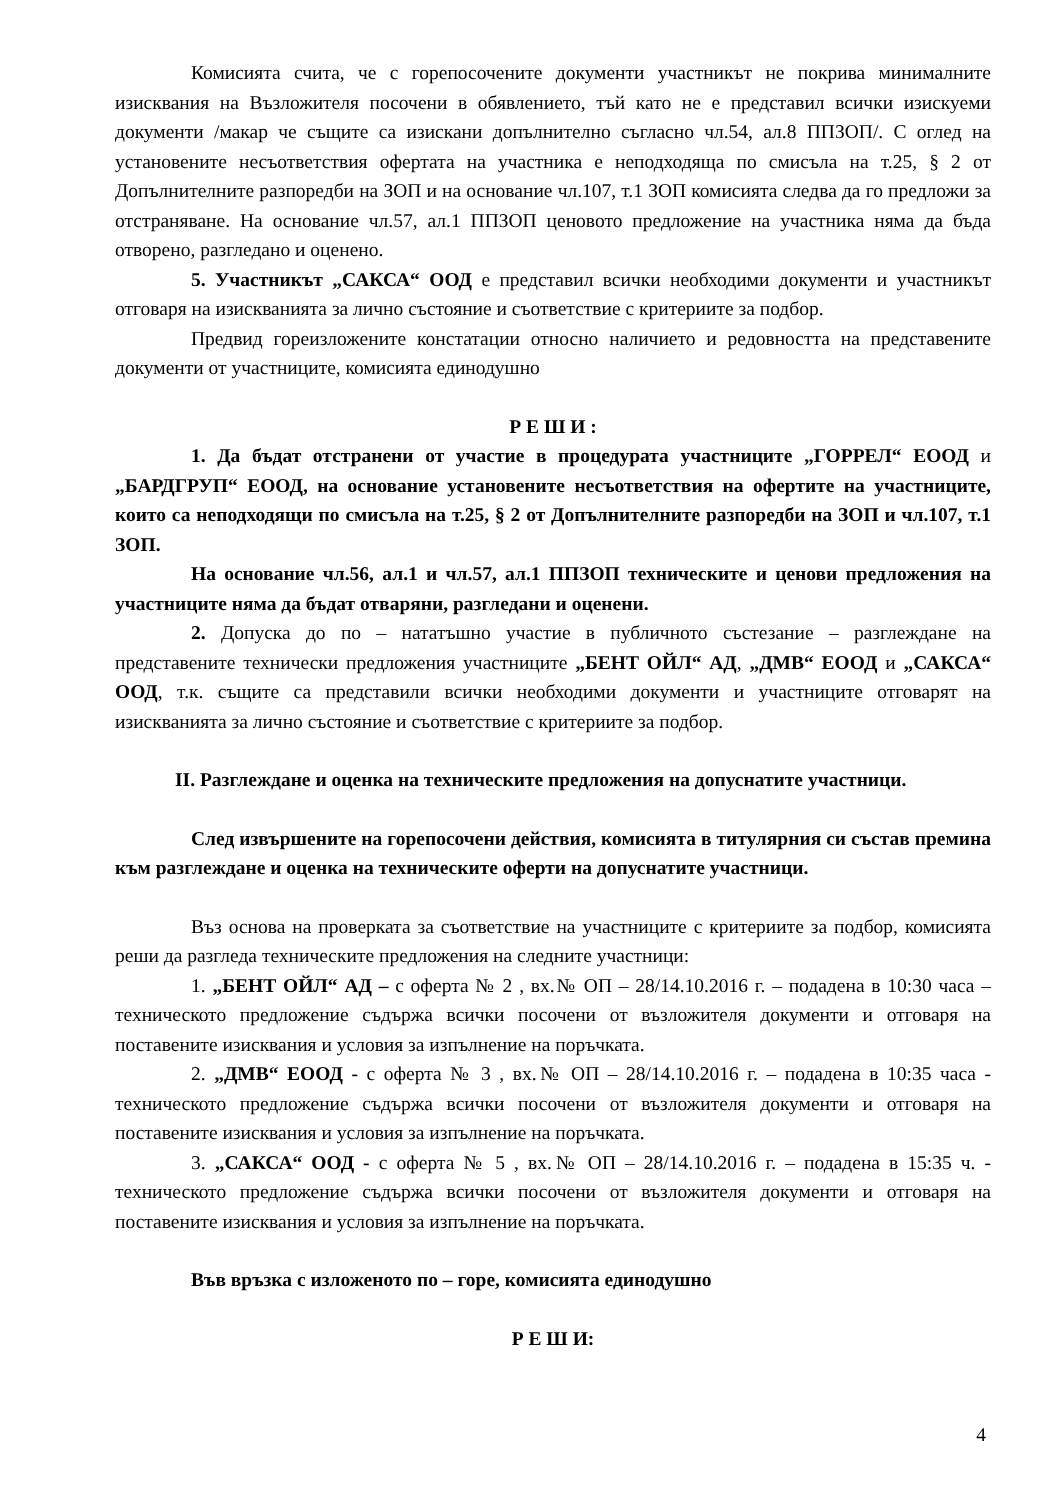Комисията счита, че с горепосочените документи участникът не покрива минималните изисквания на Възложителя посочени в обявлението, тъй като не е представил всички изискуеми документи /макар че същите са изискани допълнително съгласно чл.54, ал.8 ППЗОП/. С оглед на установените несъответствия офертата на участника е неподходяща по смисъла на т.25, § 2 от Допълнителните разпоредби на ЗОП и на основание чл.107, т.1 ЗОП комисията следва да го предложи за отстраняване. На основание чл.57, ал.1 ППЗОП ценовото предложение на участника няма да бъда отворено, разгледано и оценено.
5. Участникът „САКСА“ ООД е представил всички необходими документи и участникът отговаря на изискванията за лично състояние и съответствие с критериите за подбор.
Предвид гореизложените констатации относно наличието и редовността на представените документи от участниците, комисията единодушно
Р Е Ш И :
1. Да бъдат отстранени от участие в процедурата участниците „ГОРРЕЛ“ ЕООД и „БАРДГРУП“ ЕООД, на основание установените несъответствия на офертите на участниците, които са неподходящи по смисъла на т.25, § 2 от Допълнителните разпоредби на ЗОП и чл.107, т.1 ЗОП.
На основание чл.56, ал.1 и чл.57, ал.1 ППЗОП техническите и ценови предложения на участниците няма да бъдат отваряни, разгледани и оценени.
2. Допуска до по – нататъшно участие в публичното състезание – разглеждане на представените технически предложения участниците „БЕНТ ОЙЛ“ АД, „ДМВ“ ЕООД и „САКСА“ ООД, т.к. същите са представили всички необходими документи и участниците отговарят на изискванията за лично състояние и съответствие с критериите за подбор.
II. Разглеждане и оценка на техническите предложения на допуснатите участници.
След извършените на горепосочени действия, комисията в титулярния си състав премина към разглеждане и оценка на техническите оферти на допуснатите участници.
Въз основа на проверката за съответствие на участниците с критериите за подбор, комисията реши да разгледа техническите предложения на следните участници:
1. „БЕНТ ОЙЛ“ АД – с оферта № 2 , вх.№ ОП – 28/14.10.2016 г. – подадена в 10:30 часа – техническото предложение съдържа всички посочени от възложителя документи и отговаря на поставените изисквания и условия за изпълнение на поръчката.
2. „ДМВ“ ЕООД - с оферта № 3 , вх.№ ОП – 28/14.10.2016 г. – подадена в 10:35 часа - техническото предложение съдържа всички посочени от възложителя документи и отговаря на поставените изисквания и условия за изпълнение на поръчката.
3. „САКСА“ ООД - с оферта № 5 , вх.№ ОП – 28/14.10.2016 г. – подадена в 15:35 ч. - техническото предложение съдържа всички посочени от възложителя документи и отговаря на поставените изисквания и условия за изпълнение на поръчката.
Във връзка с изложеното по – горе, комисията единодушно
Р Е Ш И:
4